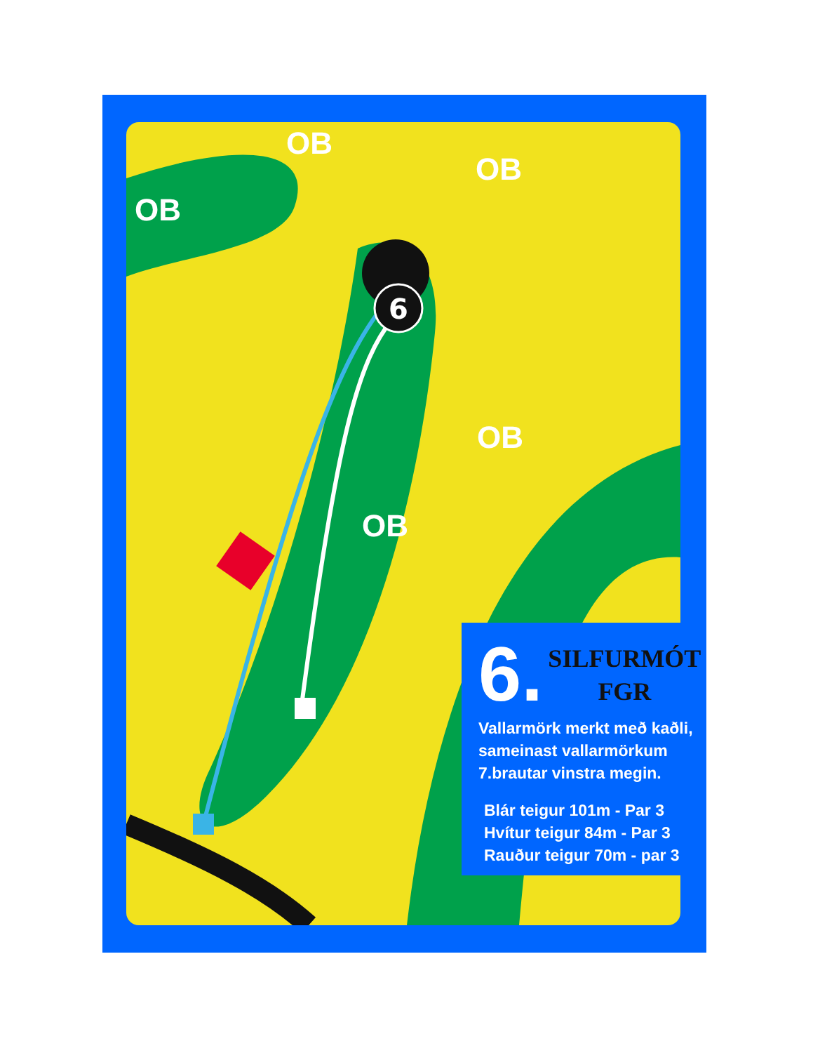6
OB
OB
OB
OB
OB
6.
SILFURMÓT
FGR
Vallarmörk merkt með kaðli,
sameinast vallarmörkum
7.brautar vinstra megin.
Blár teigur 101m - Par 3
Hvítur teigur 84m - Par 3
Rauður teigur 70m - par 3